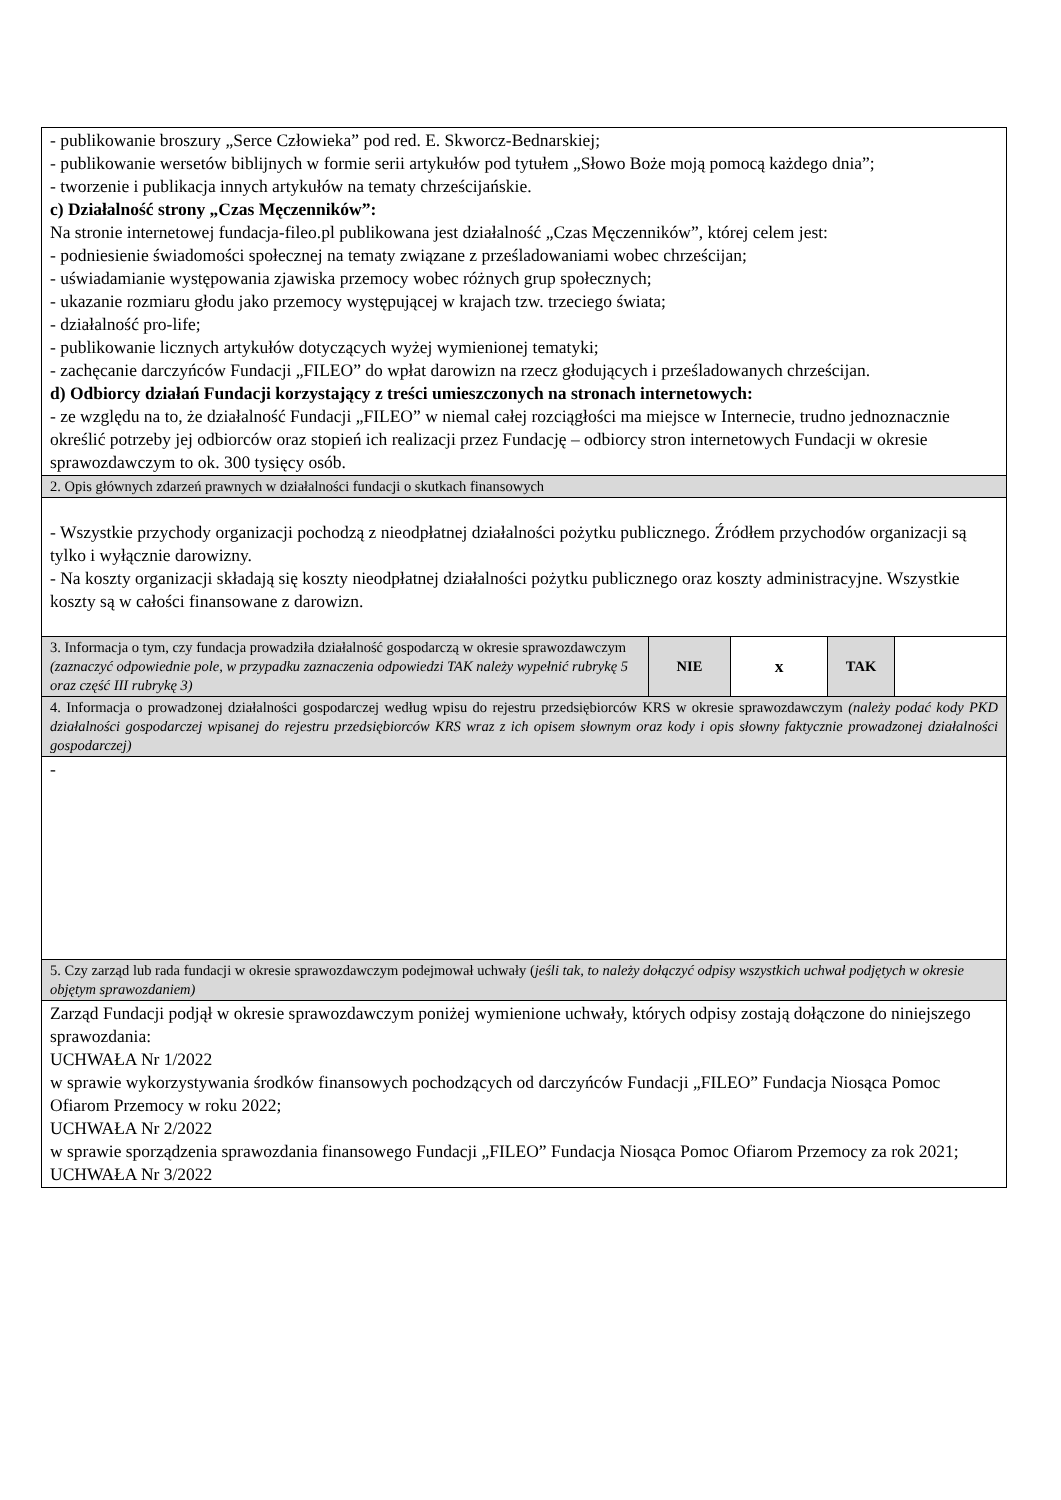| - publikowanie broszury „Serce Człowieka” pod red. E. Skworcz-Bednarskiej; - publikowanie wersetów biblijnych w formie serii artykułów pod tytułem „Słowo Boże moją pomocą każdego dnia”; - tworzenie i publikacja innych artykułów na tematy chrześcijańskie. c) Działalność strony „Czas Męczenników”: Na stronie internetowej fundacja-fileo.pl publikowana jest działalność „Czas Męczenników”, której celem jest: - podniesienie świadomości społecznej na tematy związane z prześladowaniami wobec chrześcijan; - uświadamianie występowania zjawiska przemocy wobec różnych grup społecznych; - ukazanie rozmiaru głodu jako przemocy występującej w krajach tzw. trzeciego świata; - działalność pro-life; - publikowanie licznych artykułów dotyczących wyżej wymienionej tematyki; - zachęcanie darczyńców Fundacji „FILEO” do wpłat darowizn na rzecz głodujących i prześladowanych chrześcijan. d) Odbiorcy działań Fundacji korzystający z treści umieszczonych na stronach internetowych: - ze względu na to, że działalność Fundacji „FILEO” w niemal całej rozciągłości ma miejsce w Internecie, trudno jednoznacznie określić potrzeby jej odbiorców oraz stopień ich realizacji przez Fundację – odbiorcy stron internetowych Fundacji w okresie sprawozdawczym to ok. 300 tysięcy osób. | | | | |
| 2. Opis głównych zdarzeń prawnych w działalności fundacji o skutkach finansowych | | | | |
| - Wszystkie przychody organizacji pochodzą z nieodpłatnej działalności pożytku publicznego. Źródłem przychodów organizacji są tylko i wyłącznie darowizny. - Na koszty organizacji składają się koszty nieodpłatnej działalności pożytku publicznego oraz koszty administracyjne. Wszystkie koszty są w całości finansowane z darowizn. | | | | |
| 3. Informacja o tym, czy fundacja prowadziła działalność gospodarczą w okresie sprawozdawczym (zaznaczyć odpowiednie pole, w przypadku zaznaczenia odpowiedzi TAK należy wypełnić rubrykę 5 oraz część III rubrykę 3) | NIE | x | TAK | |
| 4. Informacja o prowadzonej działalności gospodarczej według wpisu do rejestru przedsiębiorców KRS w okresie sprawozdawczym (należy podać kody PKD działalności gospodarczej wpisanej do rejestru przedsiębiorców KRS wraz z ich opisem słownym oraz kody i opis słowny faktycznie prowadzonej działalności gospodarczej) | | | | |
| - | | | | |
| 5. Czy zarząd lub rada fundacji w okresie sprawozdawczym podejmował uchwały ( jeśli tak, to należy dołączyć odpisy wszystkich uchwał podjętych w okresie objętym sprawozdaniem) | | | | |
| Zarząd Fundacji podjął w okresie sprawozdawczym poniżej wymienione uchwały, których odpisy zostają dołączone do niniejszego sprawozdania: UCHWAŁA Nr 1/2022 w sprawie wykorzystywania środków finansowych pochodzących od darczyńców Fundacji „FILEO” Fundacja Niosąca Pomoc Ofiarom Przemocy w roku 2022; UCHWAŁA Nr 2/2022 w sprawie sporządzenia sprawozdania finansowego Fundacji „FILEO” Fundacja Niosąca Pomoc Ofiarom Przemocy za rok 2021; UCHWAŁA Nr 3/2022 | | | | |